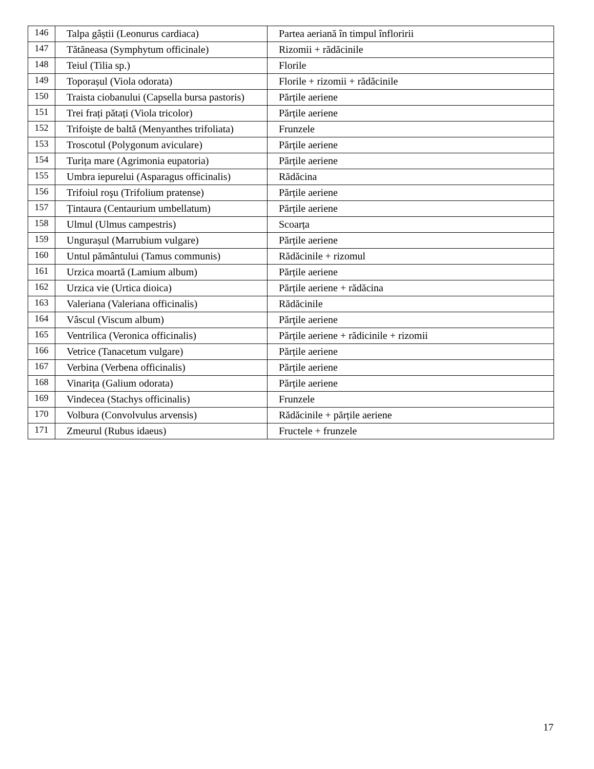| 146 | Talpa gâștii (Leonurus cardiaca) | Partea aeriană în timpul înfloririi |
| 147 | Tătăneasa (Symphytum officinale) | Rizomii + rădăcinile |
| 148 | Teiul (Tilia sp.) | Florile |
| 149 | Toporașul (Viola odorata) | Florile + rizomii + rădăcinile |
| 150 | Traista ciobanului (Capsella bursa pastoris) | Părțile aeriene |
| 151 | Trei frați pătați (Viola tricolor) | Părțile aeriene |
| 152 | Trifoişte de baltă (Menyanthes trifoliata) | Frunzele |
| 153 | Troscotul (Polygonum aviculare) | Părțile aeriene |
| 154 | Turița mare (Agrimonia eupatoria) | Părțile aeriene |
| 155 | Umbra iepurelui (Asparagus officinalis) | Rădăcina |
| 156 | Trifoiul roşu (Trifolium pratense) | Părțile aeriene |
| 157 | Țintaura (Centaurium umbellatum) | Părțile aeriene |
| 158 | Ulmul (Ulmus campestris) | Scoarța |
| 159 | Ungurașul (Marrubium vulgare) | Părțile aeriene |
| 160 | Untul pământului (Tamus communis) | Rădăcinile + rizomul |
| 161 | Urzica moartă (Lamium album) | Părțile aeriene |
| 162 | Urzica vie (Urtica dioica) | Părțile aeriene + rădăcina |
| 163 | Valeriana (Valeriana officinalis) | Rădăcinile |
| 164 | Vâscul (Viscum album) | Părţile aeriene |
| 165 | Ventrilica (Veronica officinalis) | Părțile aeriene + rădicinile + rizomii |
| 166 | Vetrice (Tanacetum vulgare) | Părțile aeriene |
| 167 | Verbina (Verbena officinalis) | Părțile aeriene |
| 168 | Vinarița (Galium odorata) | Părțile aeriene |
| 169 | Vindecea (Stachys officinalis) | Frunzele |
| 170 | Volbura (Convolvulus arvensis) | Rădăcinile + părțile aeriene |
| 171 | Zmeurul (Rubus idaeus) | Fructele + frunzele |
17